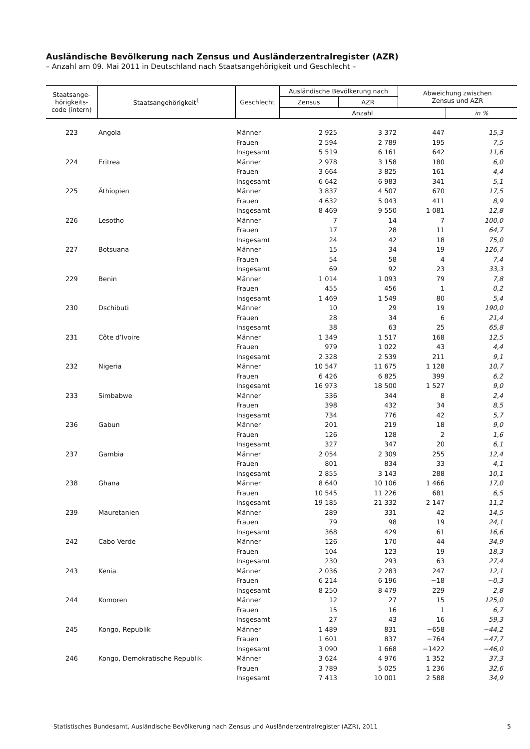Ausländische Bevölkerung nach Zensus und Ausländerzentralregister (AZR)
– Anzahl am 09. Mai 2011 in Deutschland nach Staatsangehörigkeit und Geschlecht –
| Staatsange- hörigkeits- code (intern) | Staatsangehörigkeit<sup>1</sup> | Geschlecht | Ausländische Bevölkerung nach | | Abweichung zwischen Zensus und AZR | |
| --- | --- | --- | --- | --- | --- | --- |
| | | | Zensus | AZR | | |
| | | | Anzahl | | | in % |
| 223 | Angola | Männer | 2 925 | 3 372 | 447 | 15,3 |
| | | Frauen | 2 594 | 2 789 | 195 | 7,5 |
| | | Insgesamt | 5 519 | 6 161 | 642 | 11,6 |
| 224 | Eritrea | Männer | 2 978 | 3 158 | 180 | 6,0 |
| | | Frauen | 3 664 | 3 825 | 161 | 4,4 |
| | | Insgesamt | 6 642 | 6 983 | 341 | 5,1 |
| 225 | Äthiopien | Männer | 3 837 | 4 507 | 670 | 17,5 |
| | | Frauen | 4 632 | 5 043 | 411 | 8,9 |
| | | Insgesamt | 8 469 | 9 550 | 1 081 | 12,8 |
| 226 | Lesotho | Männer | 7 | 14 | 7 | 100,0 |
| | | Frauen | 17 | 28 | 11 | 64,7 |
| | | Insgesamt | 24 | 42 | 18 | 75,0 |
| 227 | Botsuana | Männer | 15 | 34 | 19 | 126,7 |
| | | Frauen | 54 | 58 | 4 | 7,4 |
| | | Insgesamt | 69 | 92 | 23 | 33,3 |
| 229 | Benin | Männer | 1 014 | 1 093 | 79 | 7,8 |
| | | Frauen | 455 | 456 | 1 | 0,2 |
| | | Insgesamt | 1 469 | 1 549 | 80 | 5,4 |
| 230 | Dschibuti | Männer | 10 | 29 | 19 | 190,0 |
| | | Frauen | 28 | 34 | 6 | 21,4 |
| | | Insgesamt | 38 | 63 | 25 | 65,8 |
| 231 | Côte d’Ivoire | Männer | 1 349 | 1 517 | 168 | 12,5 |
| | | Frauen | 979 | 1 022 | 43 | 4,4 |
| | | Insgesamt | 2 328 | 2 539 | 211 | 9,1 |
| 232 | Nigeria | Männer | 10 547 | 11 675 | 1 128 | 10,7 |
| | | Frauen | 6 426 | 6 825 | 399 | 6,2 |
| | | Insgesamt | 16 973 | 18 500 | 1 527 | 9,0 |
| 233 | Simbabwe | Männer | 336 | 344 | 8 | 2,4 |
| | | Frauen | 398 | 432 | 34 | 8,5 |
| | | Insgesamt | 734 | 776 | 42 | 5,7 |
| 236 | Gabun | Männer | 201 | 219 | 18 | 9,0 |
| | | Frauen | 126 | 128 | 2 | 1,6 |
| | | Insgesamt | 327 | 347 | 20 | 6,1 |
| 237 | Gambia | Männer | 2 054 | 2 309 | 255 | 12,4 |
| | | Frauen | 801 | 834 | 33 | 4,1 |
| | | Insgesamt | 2 855 | 3 143 | 288 | 10,1 |
| 238 | Ghana | Männer | 8 640 | 10 106 | 1 466 | 17,0 |
| | | Frauen | 10 545 | 11 226 | 681 | 6,5 |
| | | Insgesamt | 19 185 | 21 332 | 2 147 | 11,2 |
| 239 | Mauretanien | Männer | 289 | 331 | 42 | 14,5 |
| | | Frauen | 79 | 98 | 19 | 24,1 |
| | | Insgesamt | 368 | 429 | 61 | 16,6 |
| 242 | Cabo Verde | Männer | 126 | 170 | 44 | 34,9 |
| | | Frauen | 104 | 123 | 19 | 18,3 |
| | | Insgesamt | 230 | 293 | 63 | 27,4 |
| 243 | Kenia | Männer | 2 036 | 2 283 | 247 | 12,1 |
| | | Frauen | 6 214 | 6 196 | −18 | −0,3 |
| | | Insgesamt | 8 250 | 8 479 | 229 | 2,8 |
| 244 | Komoren | Männer | 12 | 27 | 15 | 125,0 |
| | | Frauen | 15 | 16 | 1 | 6,7 |
| | | Insgesamt | 27 | 43 | 16 | 59,3 |
| 245 | Kongo, Republik | Männer | 1 489 | 831 | −658 | −44,2 |
| | | Frauen | 1 601 | 837 | −764 | −47,7 |
| | | Insgesamt | 3 090 | 1 668 | −1422 | −46,0 |
| 246 | Kongo, Demokratische Republik | Männer | 3 624 | 4 976 | 1 352 | 37,3 |
| | | Frauen | 3 789 | 5 025 | 1 236 | 32,6 |
| | | Insgesamt | 7 413 | 10 001 | 2 588 | 34,9 |
Statistisches Bundesamt, Ausländische Bevölkerung nach Zensus und Ausländerzentralregister (AZR), 2011 5